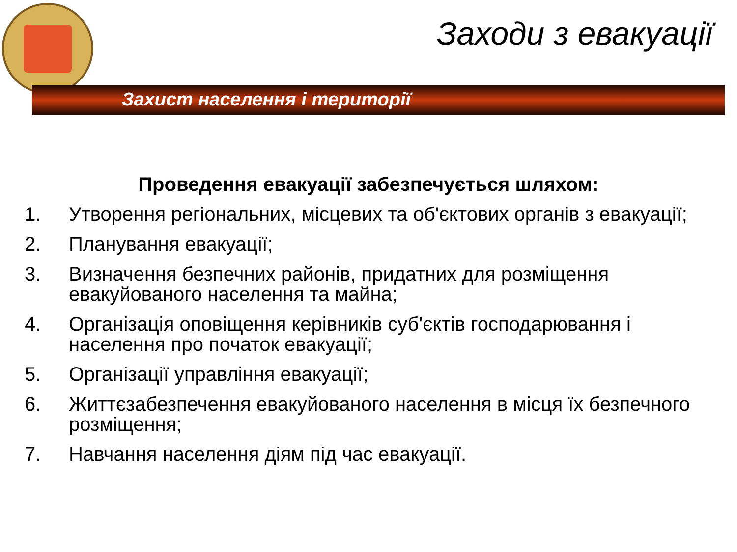Заходи з евакуації
Захист населення і території
Проведення евакуації забезпечується шляхом:
1. Утворення регіональних, місцевих та об'єктових органів з евакуації;
2. Планування евакуації;
3. Визначення безпечних районів, придатних для розміщення евакуйованого населення та майна;
4. Організація оповіщення керівників суб'єктів господарювання і населення про початок евакуації;
5. Організації управління евакуації;
6. Життєзабезпечення евакуйованого населення в місця їх безпечного розміщення;
7. Навчання населення діям під час евакуації.